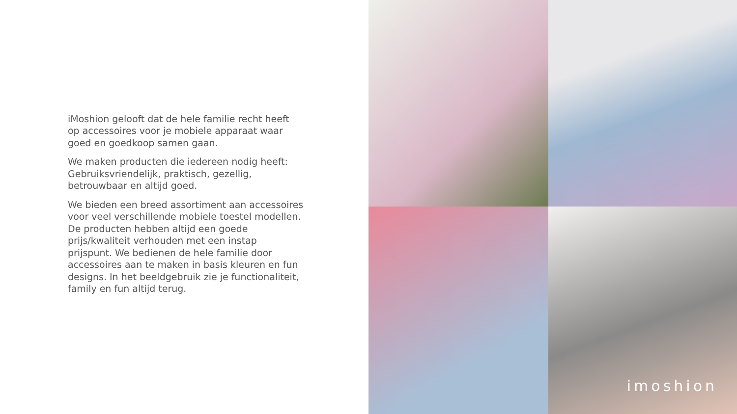iMoshion gelooft dat de hele familie recht heeft op accessoires voor je mobiele apparaat waar goed en goedkoop samen gaan.
We maken producten die iedereen nodig heeft: Gebruiksvriendelijk, praktisch, gezellig, betrouwbaar en altijd goed.
We bieden een breed assortiment aan accessoires voor veel verschillende mobiele toestel modellen. De producten hebben altijd een goede prijs/kwaliteit verhouden met een instap prijspunt. We bedienen de hele familie door accessoires aan te maken in basis kleuren en fun designs. In het beeldgebruik zie je functionaliteit, family en fun altijd terug.
imoshion